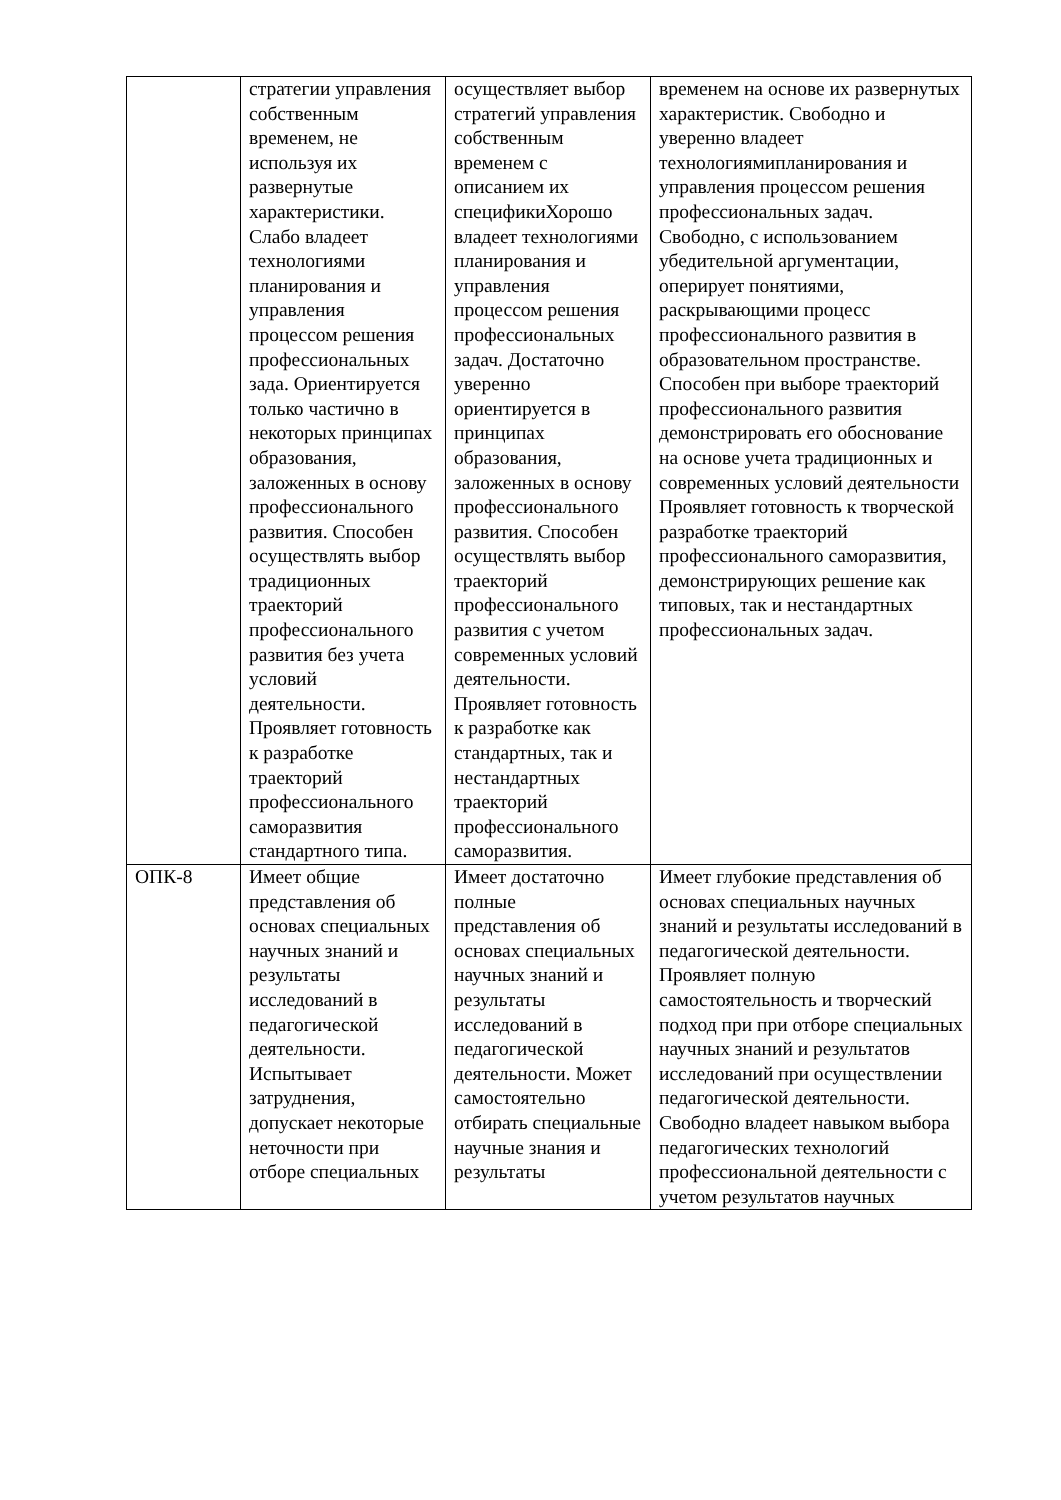| | стратегии управления собственным временем, не используя их развернутые характеристики. Слабо владеет технологиями планирования и управления процессом решения профессиональных зада. Ориентируется только частично в некоторых принципах образования, заложенных в основу профессионального развития. Способен осуществлять выбор традиционных траекторий профессионального развития без учета условий деятельности. Проявляет готовность к разработке траекторий профессионального саморазвития стандартного типа. | осуществляет выбор стратегий управления собственным временем с описанием их спецификиХорошо владеет технологиями планирования и управления процессом решения профессиональных задач. Достаточно уверенно ориентируется в принципах образования, заложенных в основу профессионального развития. Способен осуществлять выбор траекторий профессионального развития с учетом современных условий деятельности. Проявляет готовность к разработке как стандартных, так и нестандартных траекторий профессионального саморазвития. | временем на основе их развернутых характеристик. Свободно и уверенно владеет технологиямипланирования и управления процессом решения профессиональных задач. Свободно, с использованием убедительной аргументации, оперирует понятиями, раскрывающими процесс профессионального развития в образовательном пространстве. Способен при выборе траекторий профессионального развития демонстрировать его обоснование на основе учета традиционных и современных условий деятельности Проявляет готовность к творческой разработке траекторий профессионального саморазвития, демонстрирующих решение как типовых, так и нестандартных профессиональных задач. |
| ОПК-8 | Имеет общие представления об основах специальных научных знаний и результаты исследований в педагогической деятельности. Испытывает затруднения, допускает некоторые неточности при отборе специальных | Имеет достаточно полные представления об основах специальных научных знаний и результаты исследований в педагогической деятельности. Может самостоятельно отбирать специальные научные знания и результаты | Имеет глубокие представления об основах специальных научных знаний и результаты исследований в педагогической деятельности. Проявляет полную самостоятельность и творческий подход при при отборе специальных научных знаний и результатов исследований при осуществлении педагогической деятельности. Свободно владеет навыком выбора педагогических технологий профессиональной деятельности с учетом результатов научных |